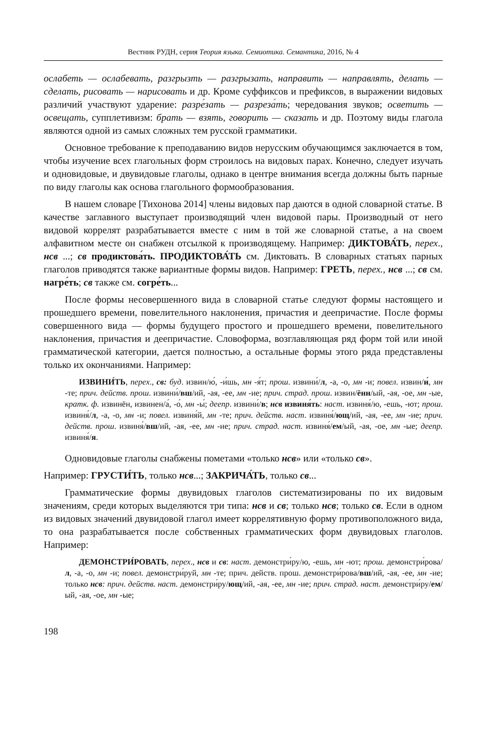Вестник РУДН, серия Теория языка. Семиотика. Семантика, 2016, № 4
ослабеть — ослабевать, разгрызть — разгрызать, направить — направлять, делать — сделать, рисовать — нарисовать и др. Кроме суффиксов и префиксов, в выражении видовых различий участвуют ударение: разре́зать — разреза́ть; чередования звуков; осветить — освещать, супплетивизм: брать — взять, говорить — сказать и др. Поэтому виды глагола являются одной из самых сложных тем русской грамматики.
Основное требование к преподаванию видов нерусским обучающимся заключается в том, чтобы изучение всех глагольных форм строилось на видовых парах. Конечно, следует изучать и одновидовые, и двувидовые глаголы, однако в центре внимания всегда должны быть парные по виду глаголы как основа глагольного формообразования.
В нашем словаре [Тихонова 2014] члены видовых пар даются в одной словарной статье. В качестве заглавного выступает производящий член видовой пары. Производный от него видовой коррелят разрабатывается вместе с ним в той же словарной статье, а на своем алфавитном месте он снабжен отсылкой к производящему. Например: ДИКТОВА́ТЬ, перех., нсв ...; св продиктова́ть. ПРОДИКТОВА́ТЬ см. Диктовать. В словарных статьях парных глаголов приводятся также вариантные формы видов. Например: ГРЕТЬ, перех., нсв ...; св см. нагре́ть; св также см. согре́ть...
После формы несовершенного вида в словарной статье следуют формы настоящего и прошедшего времени, повелительного наклонения, причастия и деепричастие. После формы совершенного вида — формы будущего простого и прошедшего времени, повелительного наклонения, причастия и деепричастие. Словоформа, возглавляющая ряд форм той или иной грамматической категории, дается полностью, а остальные формы этого ряда представлены только их окончаниями. Например:
ИЗВИНИ́ТЬ, перех., св: буд. извин/ю́, -и́шь, мн -я́т; прош. извини́/л, -а, -о, мн -и; повел. извин/и́, мн -те; прич. действ. прош. извини́/вш/ий, -ая, -ее, мн -ие; прич. страд. прош. извин/ённ/ый, -ая, -ое, мн -ые, кратк. ф. извинён, извинен/а́, -о́, мн -ы́; деепр. извини́/в; нсв извиня́ть: наст. извиня́/ю, -ешь, -ют; прош. извиня́/л, -а, -о, мн -и; повел. извиня́й, мн -те; прич. действ. наст. извиня́/ющ/ий, -ая, -ее, мн -ие; прич. действ. прош. извиня́/вш/ий, -ая, -ее, мн -ие; прич. страд. наст. извиня́/ем/ый, -ая, -ое, мн -ые; деепр. извиня́/я.
Одновидовые глаголы снабжены пометами «только нсв» или «только св».
Например: ГРУСТИ́ТЬ, только нсв...; ЗАКРИЧА́ТЬ, только св...
Грамматические формы двувидовых глаголов систематизированы по их видовым значениям, среди которых выделяются три типа: нсв и св; только нсв; только св. Если в одном из видовых значений двувидовой глагол имеет коррелятивную форму противоположного вида, то она разрабатывается после собственных грамматических форм двувидовых глаголов. Например:
ДЕМОНСТРИ́РОВАТЬ, перех., нсв и св: наст. демонстри́ру/ю, -ешь, мн -ют; прош. демонстри́рова/л, -а, -о, мн -и; повел. демонстри́руй, мн -те; прич. действ. прош. демонстри́рова/вш/ий, -ая, -ее, мн -ие; только нсв: прич. действ. наст. демонстри́ру/ющ/ий, -ая, -ее, мн -ие; прич. страд. наст. демонстри́ру/ем/ый, -ая, -ое, мн -ые;
198